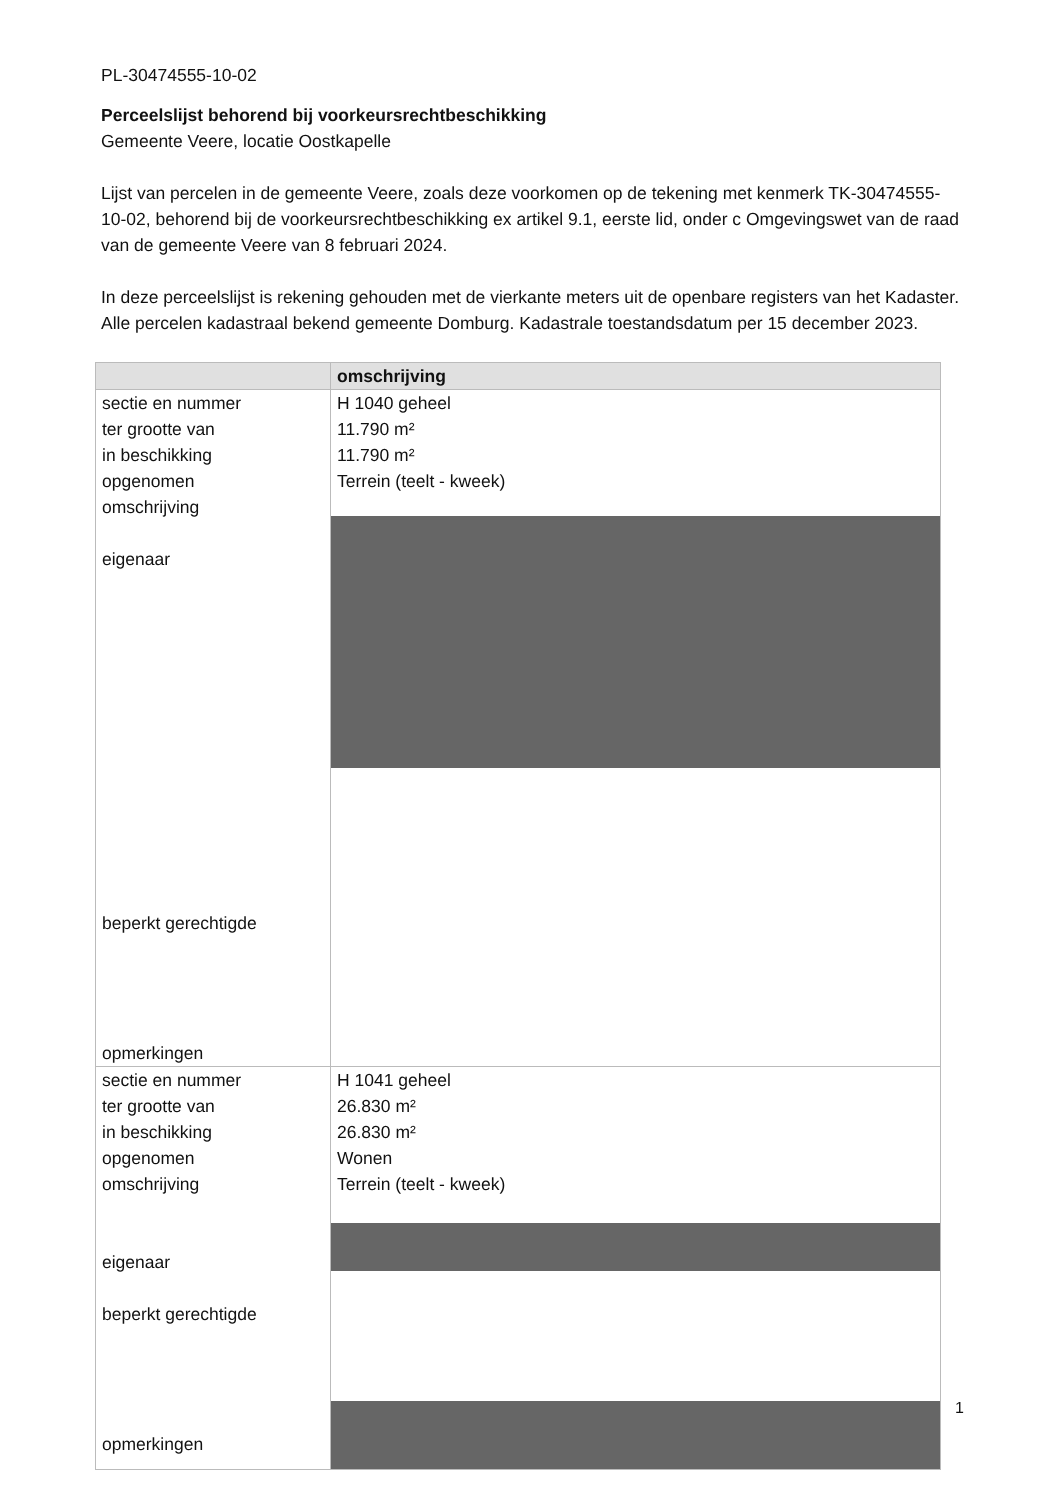PL-30474555-10-02
Perceelslijst behorend bij voorkeursrechtbeschikking
Gemeente Veere, locatie Oostkapelle
Lijst van percelen in de gemeente Veere, zoals deze voorkomen op de tekening met kenmerk TK-30474555-10-02, behorend bij de voorkeursrechtbeschikking ex artikel 9.1, eerste lid, onder c Omgevingswet van de raad van de gemeente Veere van 8 februari 2024.
In deze perceelslijst is rekening gehouden met de vierkante meters uit de openbare registers van het Kadaster. Alle percelen kadastraal bekend gemeente Domburg. Kadastrale toestandsdatum per 15 december 2023.
| | omschrijving |
| --- | --- |
| sectie en nummer ter grootte van in beschikking opgenomen omschrijving eigenaar beperkt gerechtigde opmerkingen | H 1040 geheel 11.790 m² 11.790 m² Terrein (teelt - kweek) |
| sectie en nummer ter grootte van in beschikking opgenomen omschrijving eigenaar beperkt gerechtigde opmerkingen | H 1041 geheel 26.830 m² 26.830 m² Wonen Terrein (teelt - kweek) |
1